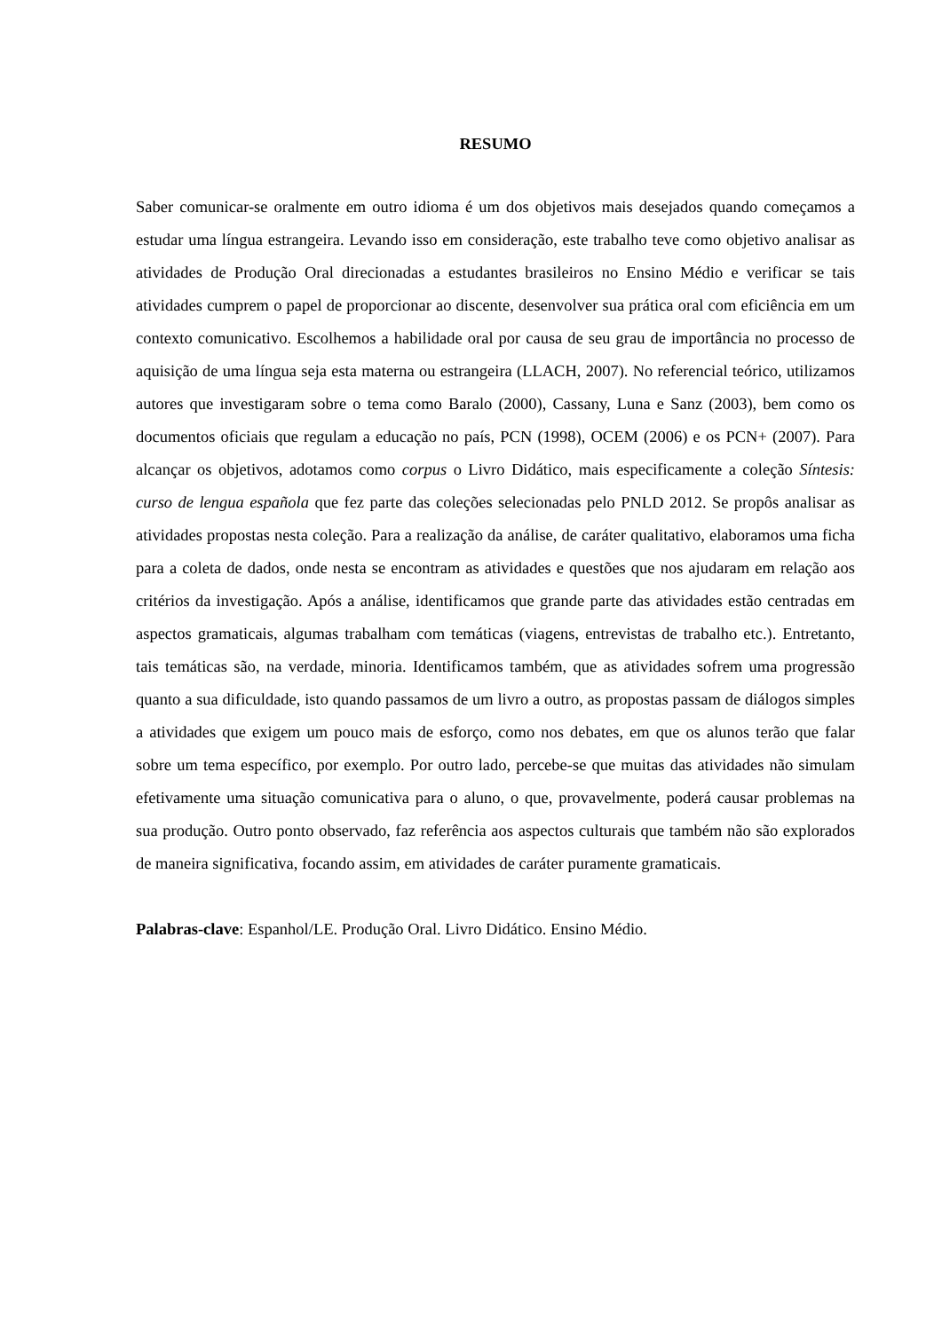RESUMO
Saber comunicar-se oralmente em outro idioma é um dos objetivos mais desejados quando começamos a estudar uma língua estrangeira. Levando isso em consideração, este trabalho teve como objetivo analisar as atividades de Produção Oral direcionadas a estudantes brasileiros no Ensino Médio e verificar se tais atividades cumprem o papel de proporcionar ao discente, desenvolver sua prática oral com eficiência em um contexto comunicativo. Escolhemos a habilidade oral por causa de seu grau de importância no processo de aquisição de uma língua seja esta materna ou estrangeira (LLACH, 2007). No referencial teórico, utilizamos autores que investigaram sobre o tema como Baralo (2000), Cassany, Luna e Sanz (2003), bem como os documentos oficiais que regulam a educação no país, PCN (1998), OCEM (2006) e os PCN+ (2007). Para alcançar os objetivos, adotamos como corpus o Livro Didático, mais especificamente a coleção Síntesis: curso de lengua española que fez parte das coleções selecionadas pelo PNLD 2012. Se propôs analisar as atividades propostas nesta coleção. Para a realização da análise, de caráter qualitativo, elaboramos uma ficha para a coleta de dados, onde nesta se encontram as atividades e questões que nos ajudaram em relação aos critérios da investigação. Após a análise, identificamos que grande parte das atividades estão centradas em aspectos gramaticais, algumas trabalham com temáticas (viagens, entrevistas de trabalho etc.). Entretanto, tais temáticas são, na verdade, minoria. Identificamos também, que as atividades sofrem uma progressão quanto a sua dificuldade, isto quando passamos de um livro a outro, as propostas passam de diálogos simples a atividades que exigem um pouco mais de esforço, como nos debates, em que os alunos terão que falar sobre um tema específico, por exemplo. Por outro lado, percebe-se que muitas das atividades não simulam efetivamente uma situação comunicativa para o aluno, o que, provavelmente, poderá causar problemas na sua produção. Outro ponto observado, faz referência aos aspectos culturais que também não são explorados de maneira significativa, focando assim, em atividades de caráter puramente gramaticais.
Palabras-clave: Espanhol/LE. Produção Oral. Livro Didático. Ensino Médio.